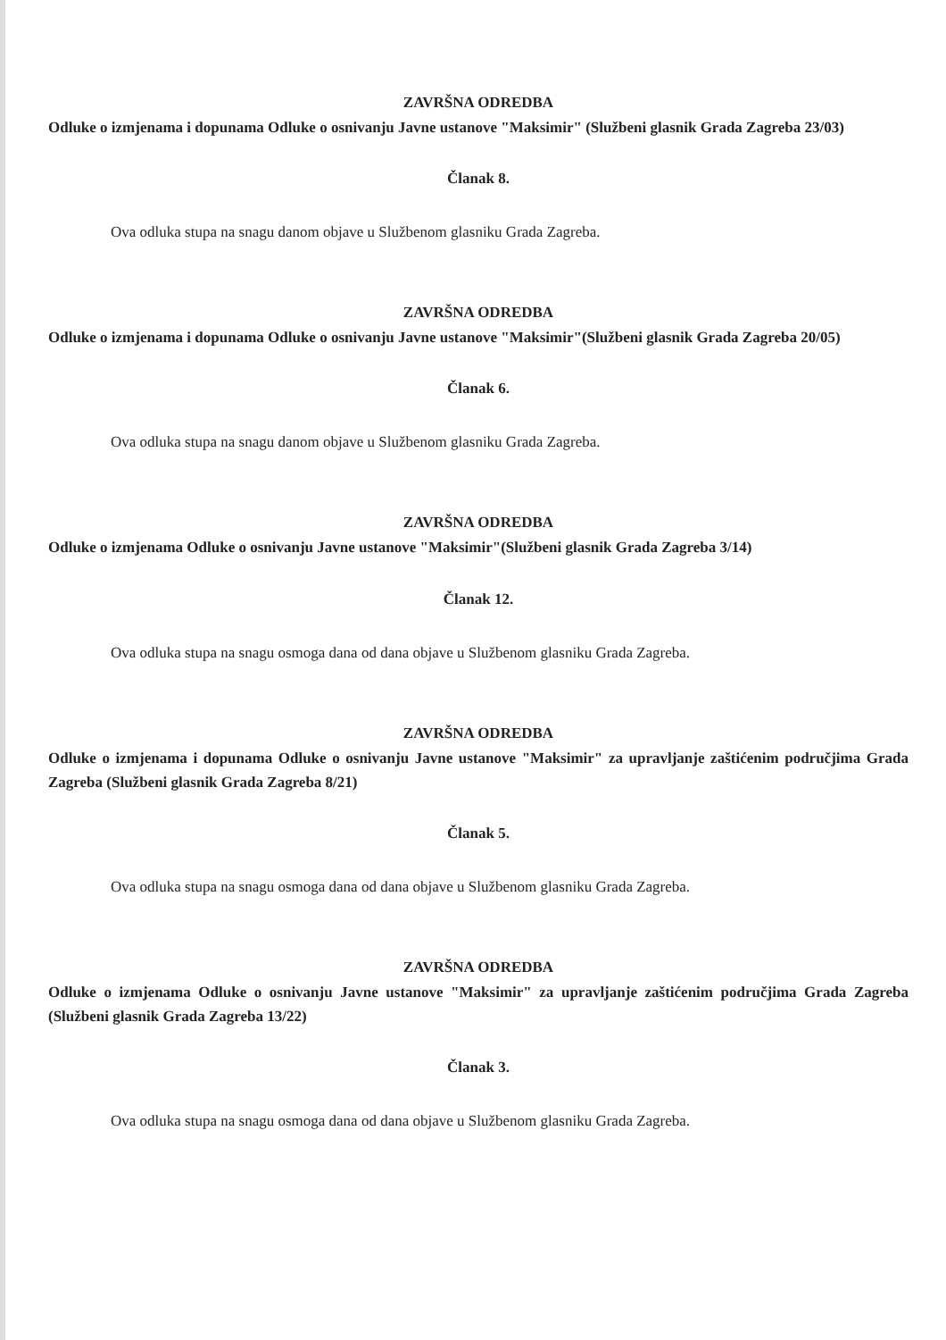ZAVRŠNA ODREDBA
Odluke o izmjenama i dopunama Odluke o osnivanju Javne ustanove "Maksimir" (Službeni glasnik Grada Zagreba 23/03)
Članak 8.
Ova odluka stupa na snagu danom objave u Službenom glasniku Grada Zagreba.
ZAVRŠNA ODREDBA
Odluke o izmjenama i dopunama Odluke o osnivanju Javne ustanove "Maksimir"(Službeni glasnik Grada Zagreba 20/05)
Članak 6.
Ova odluka stupa na snagu danom objave u Službenom glasniku Grada Zagreba.
ZAVRŠNA ODREDBA
Odluke o izmjenama Odluke o osnivanju Javne ustanove "Maksimir"(Službeni glasnik Grada Zagreba 3/14)
Članak 12.
Ova odluka stupa na snagu osmoga dana od dana objave u Službenom glasniku Grada Zagreba.
ZAVRŠNA ODREDBA
Odluke o izmjenama i dopunama Odluke o osnivanju Javne ustanove "Maksimir" za upravljanje zaštićenim područjima Grada Zagreba (Službeni glasnik Grada Zagreba 8/21)
Članak 5.
Ova odluka stupa na snagu osmoga dana od dana objave u Službenom glasniku Grada Zagreba.
ZAVRŠNA ODREDBA
Odluke o izmjenama Odluke o osnivanju Javne ustanove "Maksimir" za upravljanje zaštićenim područjima Grada Zagreba (Službeni glasnik Grada Zagreba 13/22)
Članak 3.
Ova odluka stupa na snagu osmoga dana od dana objave u Službenom glasniku Grada Zagreba.